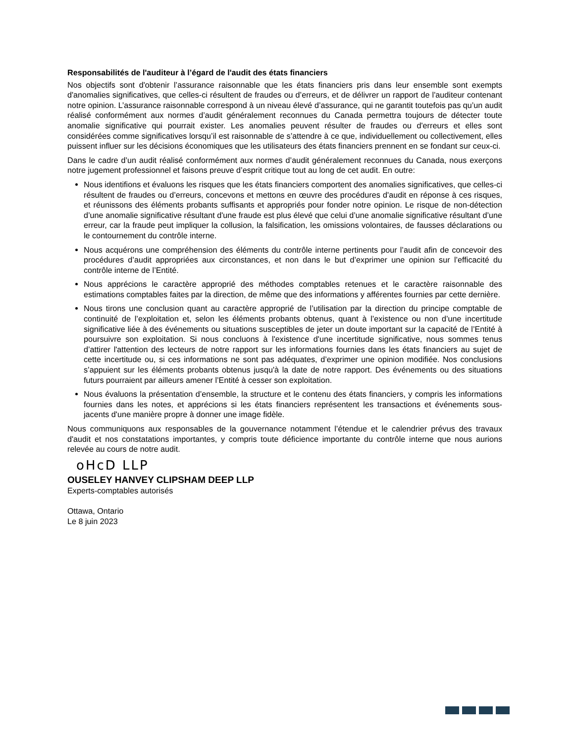Responsabilités de l'auditeur à l’égard de l'audit des états financiers
Nos objectifs sont d'obtenir l’assurance raisonnable que les états financiers pris dans leur ensemble sont exempts d'anomalies significatives, que celles-ci résultent de fraudes ou d’erreurs, et de délivrer un rapport de l'auditeur contenant notre opinion. L’assurance raisonnable correspond à un niveau élevé d’assurance, qui ne garantit toutefois pas qu’un audit réalisé conformément aux normes d’audit généralement reconnues du Canada permettra toujours de détecter toute anomalie significative qui pourrait exister. Les anomalies peuvent résulter de fraudes ou d'erreurs et elles sont considérées comme significatives lorsqu’il est raisonnable de s’attendre à ce que, individuellement ou collectivement, elles puissent influer sur les décisions économiques que les utilisateurs des états financiers prennent en se fondant sur ceux-ci.
Dans le cadre d’un audit réalisé conformément aux normes d’audit généralement reconnues du Canada, nous exerçons notre jugement professionnel et faisons preuve d’esprit critique tout au long de cet audit. En outre:
Nous identifions et évaluons les risques que les états financiers comportent des anomalies significatives, que celles-ci résultent de fraudes ou d’erreurs, concevons et mettons en œuvre des procédures d'audit en réponse à ces risques, et réunissons des éléments probants suffisants et appropriés pour fonder notre opinion. Le risque de non-détection d’une anomalie significative résultant d'une fraude est plus élevé que celui d’une anomalie significative résultant d’une erreur, car la fraude peut impliquer la collusion, la falsification, les omissions volontaires, de fausses déclarations ou le contournement du contrôle interne.
Nous acquérons une compréhension des éléments du contrôle interne pertinents pour l’audit afin de concevoir des procédures d’audit appropriées aux circonstances, et non dans le but d’exprimer une opinion sur l’efficacité du contrôle interne de l’Entité.
Nous apprécions le caractère approprié des méthodes comptables retenues et le caractère raisonnable des estimations comptables faites par la direction, de même que des informations y afférentes fournies par cette dernière.
Nous tirons une conclusion quant au caractère approprié de l’utilisation par la direction du principe comptable de continuité de l’exploitation et, selon les éléments probants obtenus, quant à l’existence ou non d’une incertitude significative liée à des événements ou situations susceptibles de jeter un doute important sur la capacité de l’Entité à poursuivre son exploitation. Si nous concluons à l'existence d'une incertitude significative, nous sommes tenus d’attirer l'attention des lecteurs de notre rapport sur les informations fournies dans les états financiers au sujet de cette incertitude ou, si ces informations ne sont pas adéquates, d’exprimer une opinion modifiée. Nos conclusions s’appuient sur les éléments probants obtenus jusqu'à la date de notre rapport. Des événements ou des situations futurs pourraient par ailleurs amener l’Entité à cesser son exploitation.
Nous évaluons la présentation d’ensemble, la structure et le contenu des états financiers, y compris les informations fournies dans les notes, et apprécions si les états financiers représentent les transactions et événements sous-jacents d'une manière propre à donner une image fidèle.
Nous communiquons aux responsables de la gouvernance notamment l’étendue et le calendrier prévus des travaux d'audit et nos constatations importantes, y compris toute déficience importante du contrôle interne que nous aurions relevée au cours de notre audit.
oHcD LLP
OUSELEY HANVEY CLIPSHAM DEEP LLP
Experts-comptables autorisés
Ottawa, Ontario
Le 8 juin 2023